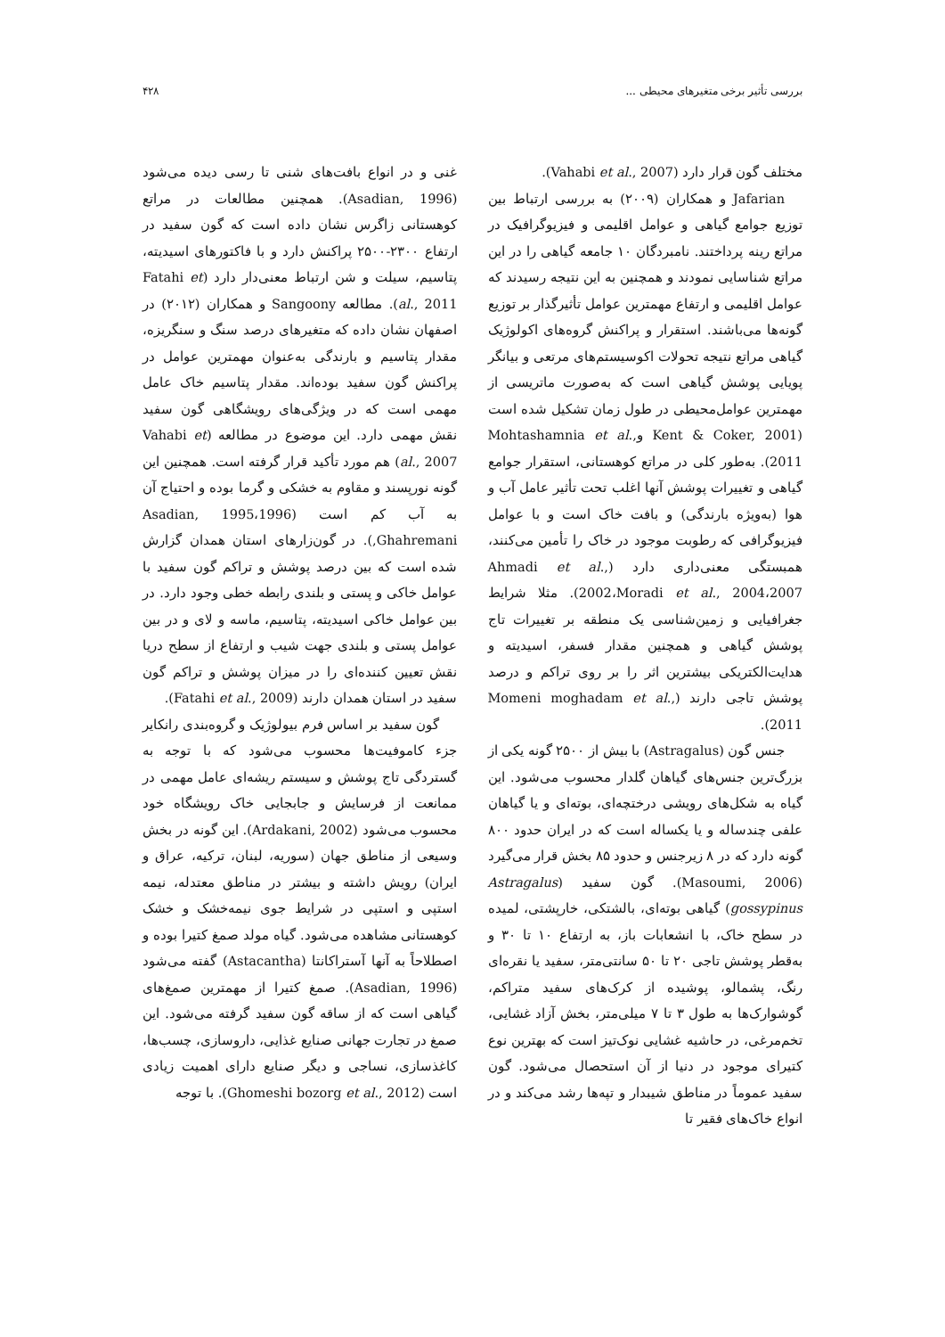بررسی تأثیر برخی متغیرهای محیطی ... ۴۲۸
مختلف گون قرار دارد (Vahabi et al., 2007).
Jafarian و همکاران (۲۰۰۹) به بررسی ارتباط بین توزیع جوامع گیاهی و عوامل اقلیمی و فیزیوگرافیک در مراتع رینه پرداختند. نامبردگان ۱۰ جامعه گیاهی را در این مراتع شناسایی نمودند و همچنین به این نتیجه رسیدند که عوامل اقلیمی و ارتفاع مهمترین عوامل تأثیرگذار بر توزیع گونه‌ها می‌باشند. استقرار و پراکنش گروه‌های اکولوژیک گیاهی مراتع نتیجه تحولات اکوسیستم‌های مرتعی و بیانگر پویایی پوشش گیاهی است که به‌صورت ماتریسی از مهمترین عوامل‌محیطی در طول زمان تشکیل شده است (Kent & Coker, 2001 وMohtashamnia et al., 2011). به‌طور کلی در مراتع کوهستانی، استقرار جوامع گیاهی و تغییرات پوشش آنها اغلب تحت تأثیر عامل آب و هوا (به‌ویژه بارندگی) و بافت خاک است و با عوامل فیزیوگرافی که رطوبت موجود در خاک را تأمین می‌کنند، همبستگی معنی‌داری دارد (Ahmadi et al., 2002،Moradi et al., 2004،2007). مثلا شرایط جغرافیایی و زمین‌شناسی یک منطقه بر تغییرات تاج پوشش گیاهی و همچنین مقدار فسفر، اسیدیته و هدایت‌الکتریکی بیشترین اثر را بر روی تراکم و درصد پوشش تاجی دارند (Momeni moghadam et al., 2011).
جنس گون (Astragalus) با بیش از ۲۵۰۰ گونه یکی از بزرگ‌ترین جنس‌های گیاهان گلدار محسوب می‌شود. این گیاه به شکل‌های رویشی درختچه‌ای، بوته‌ای و یا گیاهان علفی چندساله و یا یکساله است که در ایران حدود ۸۰۰ گونه دارد که در ۸ زیرجنس و حدود ۸۵ بخش قرار می‌گیرد (Masoumi, 2006). گون سفید (Astragalus gossypinus) گیاهی بوته‌ای، بالشتکی، خارپشتی، لمیده در سطح خاک، با انشعابات باز، به ارتفاع ۱۰ تا ۳۰ و به‌قطر پوشش تاجی ۲۰ تا ۵۰ سانتی‌متر، سفید یا نقره‌ای رنگ، پشمالو، پوشیده از کرک‌های سفید متراکم، گوشوارک‌ها به طول ۳ تا ۷ میلی‌متر، بخش آزاد غشایی، تخم‌مرغی، در حاشیه غشایی نوک‌تیز است که بهترین نوع کتیرای موجود در دنیا از آن استحصال می‌شود. گون سفید عموماً در مناطق شیبدار و تپه‌ها رشد می‌کند و در انواع خاک‌های فقیر تا
غنی و در انواع بافت‌های شنی تا رسی دیده می‌شود (Asadian, 1996). همچنین مطالعات در مراتع کوهستانی زاگرس نشان داده است که گون سفید در ارتفاع ۲۳۰۰-۲۵۰۰ پراکنش دارد و با فاکتورهای اسیدیته، پتاسیم، سیلت و شن ارتباط معنی‌دار دارد (Fatahi et al., 2011). مطالعه Sangoony و همکاران (۲۰۱۲) در اصفهان نشان داده که متغیرهای درصد سنگ و سنگریزه، مقدار پتاسیم و بارندگی به‌عنوان مهمترین عوامل در پراکنش گون سفید بوده‌اند. مقدار پتاسیم خاک عامل مهمی است که در ویژگی‌های رویشگاهی گون سفید نقش مهمی دارد. این موضوع در مطالعه (Vahabi et al., 2007) هم مورد تأکید قرار گرفته است. همچنین این گونه نورپسند و مقاوم به خشکی و گرما بوده و احتیاج آن به آب کم است (Asadian, 1995،1996 Ghahremani,). در گون‌زارهای استان همدان گزارش شده است که بین درصد پوشش و تراکم گون سفید با عوامل خاکی و پستی و بلندی رابطه خطی وجود دارد. در بین عوامل خاکی اسیدیته، پتاسیم، ماسه و لای و در بین عوامل پستی و بلندی جهت شیب و ارتفاع از سطح دریا نقش تعیین کننده‌ای را در میزان پوشش و تراکم گون سفید در استان همدان دارند (Fatahi et al., 2009).
گون سفید بر اساس فرم بیولوژیک و گروه‌بندی رانکایر جزء کاموفیت‌ها محسوب می‌شود که با توجه به گستردگی تاج پوشش و سیستم ریشه‌ای عامل مهمی در ممانعت از فرسایش و جابجایی خاک رویشگاه خود محسوب می‌شود (Ardakani, 2002). این گونه در بخش وسیعی از مناطق جهان (سوریه، لبنان، ترکیه، عراق و ایران) رویش داشته و بیشتر در مناطق معتدله، نیمه استپی و استپی در شرایط جوی نیمه‌خشک و خشک کوهستانی مشاهده می‌شود. گیاه مولد صمغ کتیرا بوده و اصطلاحاً به آنها آستراکانتا (Astacantha) گفته می‌شود (Asadian, 1996). صمغ کتیرا از مهمترین صمغ‌های گیاهی است که از ساقه گون سفید گرفته می‌شود. این صمغ در تجارت جهانی صنایع غذایی، داروسازی، چسب‌ها، کاغذسازی، نساجی و دیگر صنایع دارای اهمیت زیادی است (Ghomeshi bozorg et al., 2012). با توجه